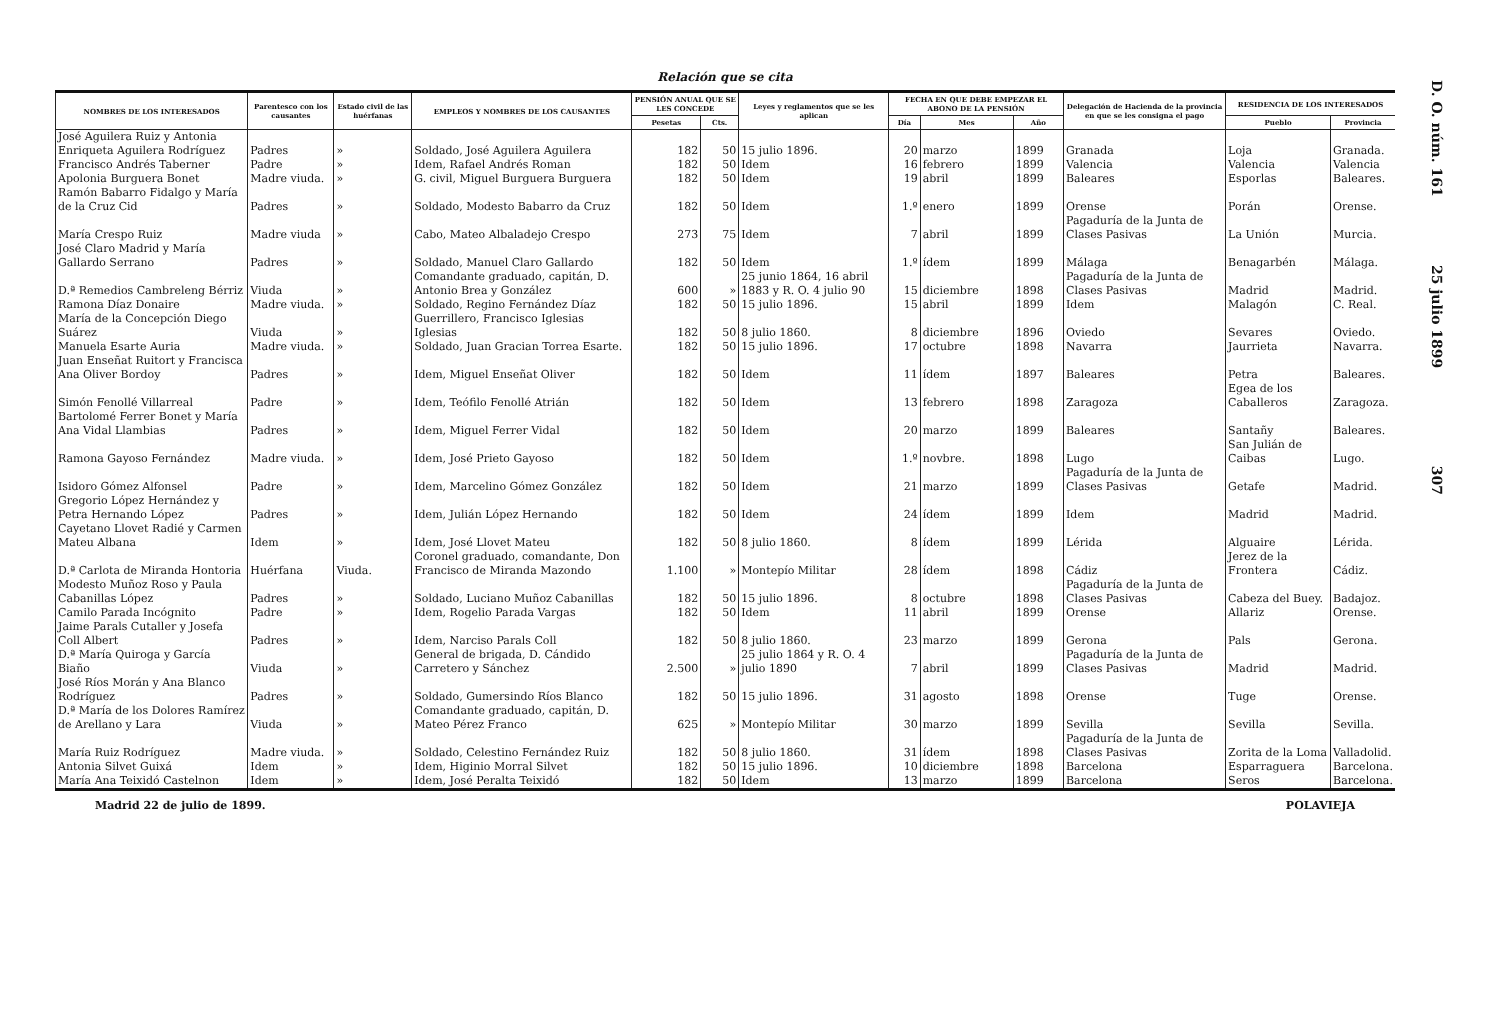Relación que se cita
| NOMBRES DE LOS INTERESADOS | Parentesco con los causantes | Estado civil de las huérfanas | EMPLEOS Y NOMBRES DE LOS CAUSANTES | PENSIÓN ANUAL QUE SE LES CONCEDE | | Leyes y reglamentos que se les aplican | FECHA EN QUE DEBE EMPEZAR EL ABONO DE LA PENSIÓN | | | Delegación de Hacienda de la provincia en que se les consigna el pago | RESIDENCIA DE LOS INTERESADOS | |
| --- | --- | --- | --- | --- | --- | --- | --- | --- | --- | --- | --- | --- |
| | | | | Pesetas | Cts. | | Día | Mes | Año | | Pueblo | Provincia |
| José Aguilera Ruiz y Antonia Enriqueta Aguilera Rodríguez | Padres | » | Soldado, José Aguilera Aguilera | 182 | 50 | 15 julio 1896. | 20 | marzo | 1899 | Granada | Loja | Granada. |
| Francisco Andrés Taberner | Padre | » | Idem, Rafael Andrés Roman | 182 | 50 | Idem | 16 | febrero | 1899 | Valencia | Valencia | Valencia |
| Apolonia Burguera Bonet | Madre viuda. | » | G. civil, Miguel Burguera Burguera | 182 | 50 | Idem | 19 | abril | 1899 | Baleares | Esporlas | Baleares. |
| Ramón Babarro Fidalgo y María de la Cruz Cid | Padres | » | Soldado, Modesto Babarro da Cruz | 182 | 50 | Idem | 1.º | enero | 1899 | Orense | Porán | Orense. |
| María Crespo Ruiz | Madre viuda | » | Cabo, Mateo Albaladejo Crespo | 273 | 75 | Idem | 7 | abril | 1899 | Pagaduría de la Junta de Clases Pasivas | La Unión | Murcia. |
| José Claro Madrid y María Gallardo Serrano | Padres | » | Soldado, Manuel Claro Gallardo | 182 | 50 | Idem | 1.º | ídem | 1899 | Málaga | Benagarbén | Málaga. |
| D.ª Remedios Cambreleng Bérriz | Viuda | » | Comandante graduado, capitán, D. Antonio Brea y González | 600 | » | 25 junio 1864, 16 abril 1883 y R. O. 4 julio 90 | 15 | diciembre | 1898 | Pagaduría de la Junta de Clases Pasivas | Madrid | Madrid. |
| Ramona Díaz Donaire | Madre viuda. | » | Soldado, Regino Fernández Díaz | 182 | 50 | 15 julio 1896. | 15 | abril | 1899 | Idem | Malagón | C. Real. |
| María de la Concepción Diego Suárez | Viuda | » | Guerrillero, Francisco Iglesias Iglesias | 182 | 50 | 8 julio 1860. | 8 | diciembre | 1896 | Oviedo | Sevares | Oviedo. |
| Manuela Esarte Auria | Madre viuda. | » | Soldado, Juan Gracian Torrea Esarte. | 182 | 50 | 15 julio 1896. | 17 | octubre | 1898 | Navarra | Jaurrieta | Navarra. |
| Juan Enseñat Ruitort y Francisca Ana Oliver Bordoy | Padres | » | Idem, Miguel Enseñat Oliver | 182 | 50 | Idem | 11 | ídem | 1897 | Baleares | Petra | Baleares. |
| Simón Fenollé Villarreal | Padre | » | Idem, Teófilo Fenollé Atrián | 182 | 50 | Idem | 13 | febrero | 1898 | Zaragoza | Egea de los Caballeros | Zaragoza. |
| Bartolomé Ferrer Bonet y María Ana Vidal Llambias | Padres | » | Idem, Miguel Ferrer Vidal | 182 | 50 | Idem | 20 | marzo | 1899 | Baleares | Santañy | Baleares. |
| Ramona Gayoso Fernández | Madre viuda. | » | Idem, José Prieto Gayoso | 182 | 50 | Idem | 1.º | novbre. | 1898 | Lugo | San Julián de Caibas | Lugo. |
| Isidoro Gómez Alfonsel | Padre | » | Idem, Marcelino Gómez González | 182 | 50 | Idem | 21 | marzo | 1899 | Pagaduría de la Junta de Clases Pasivas | Getafe | Madrid. |
| Gregorio López Hernández y Petra Hernando López | Padres | » | Idem, Julián López Hernando | 182 | 50 | Idem | 24 | ídem | 1899 | Idem | Madrid | Madrid. |
| Cayetano Llovet Radié y Carmen Mateu Albana | Idem | » | Idem, José Llovet Mateu | 182 | 50 | 8 julio 1860. | 8 | ídem | 1899 | Lérida | Alguaire | Lérida. |
| D.ª Carlota de Miranda Hontoria | Huérfana | Viuda. | Coronel graduado, comandante, Don Francisco de Miranda Mazondo | 1.100 | » | Montepío Militar | 28 | ídem | 1898 | Cádiz | Jerez de la Frontera | Cádiz. |
| Modesto Muñoz Roso y Paula Cabanillas López | Padres | » | Soldado, Luciano Muñoz Cabanillas | 182 | 50 | 15 julio 1896. | 8 | octubre | 1898 | Pagaduría de la Junta de Clases Pasivas | Cabeza del Buey. | Badajoz. |
| Camilo Parada Incógnito | Padre | » | Idem, Rogelio Parada Vargas | 182 | 50 | Idem | 11 | abril | 1899 | Orense | Allariz | Orense. |
| Jaime Parals Cutaller y Josefa Coll Albert | Padres | » | Idem, Narciso Parals Coll | 182 | 50 | 8 julio 1860. | 23 | marzo | 1899 | Gerona | Pals | Gerona. |
| D.ª María Quiroga y García Biaño | Viuda | » | General de brigada, D. Cándido Carretero y Sánchez | 2.500 | » | 25 julio 1864 y R. O. 4 julio 1890 | 7 | abril | 1899 | Pagaduría de la Junta de Clases Pasivas | Madrid | Madrid. |
| José Ríos Morán y Ana Blanco Rodríguez | Padres | » | Soldado, Gumersindo Ríos Blanco | 182 | 50 | 15 julio 1896. | 31 | agosto | 1898 | Orense | Tuge | Orense. |
| D.ª María de los Dolores Ramírez de Arellano y Lara | Viuda | » | Comandante graduado, capitán, D. Mateo Pérez Franco | 625 | » | Montepío Militar | 30 | marzo | 1899 | Sevilla | Sevilla | Sevilla. |
| María Ruiz Rodríguez | Madre viuda. | » | Soldado, Celestino Fernández Ruiz | 182 | 50 | 8 julio 1860. | 31 | ídem | 1898 | Pagaduría de la Junta de Clases Pasivas | Zorita de la Loma | Valladolid. |
| Antonia Silvet Guixá | Idem | » | Idem, Higinio Morral Silvet | 182 | 50 | 15 julio 1896. | 10 | diciembre | 1898 | Barcelona | Esparraguera | Barcelona. |
| María Ana Teixidó Castelnon | Idem | » | Idem, José Peralta Teixidó | 182 | 50 | Idem | 13 | marzo | 1899 | Barcelona | Seros | Barcelona. |
Madrid 22 de julio de 1899. POLAVIEJA
D. O. núm. 161 25 julio 1899 307